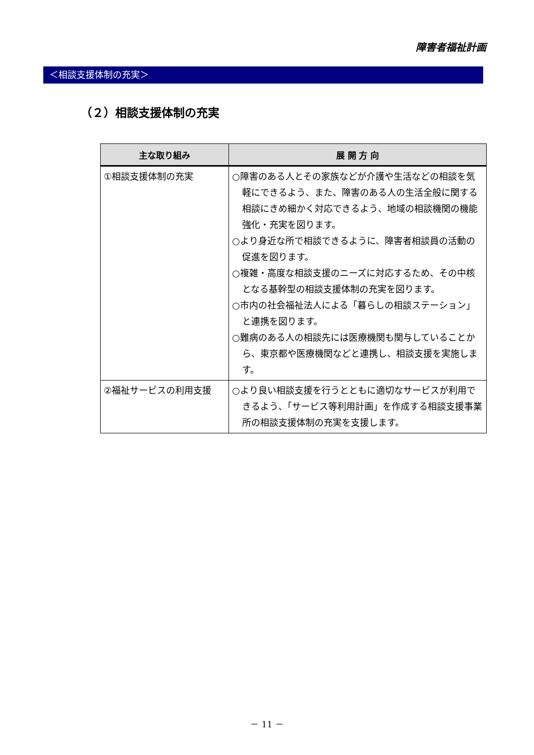障害者福祉計画
＜相談支援体制の充実＞
（２）相談支援体制の充実
| 主な取り組み | 展 開 方 向 |
| --- | --- |
| ①相談支援体制の充実 | ○障害のある人とその家族などが介護や生活などの相談を気軽にできるよう、また、障害のある人の生活全般に関する相談にきめ細かく対応できるよう、地域の相談機関の機能強化・充実を図ります。 ○より身近な所で相談できるように、障害者相談員の活動の促進を図ります。 ○複雑・高度な相談支援のニーズに対応するため、その中核となる基幹型の相談支援体制の充実を図ります。 ○市内の社会福祉法人による「暮らしの相談ステーション」と連携を図ります。 ○難病のある人の相談先には医療機関も関与していることから、東京都や医療機関などと連携し、相談支援を実施します。 |
| ②福祉サービスの利用支援 | ○より良い相談支援を行うとともに適切なサービスが利用できるよう、「サービス等利用計画」を作成する相談支援事業所の相談支援体制の充実を支援します。 |
－ 11 －